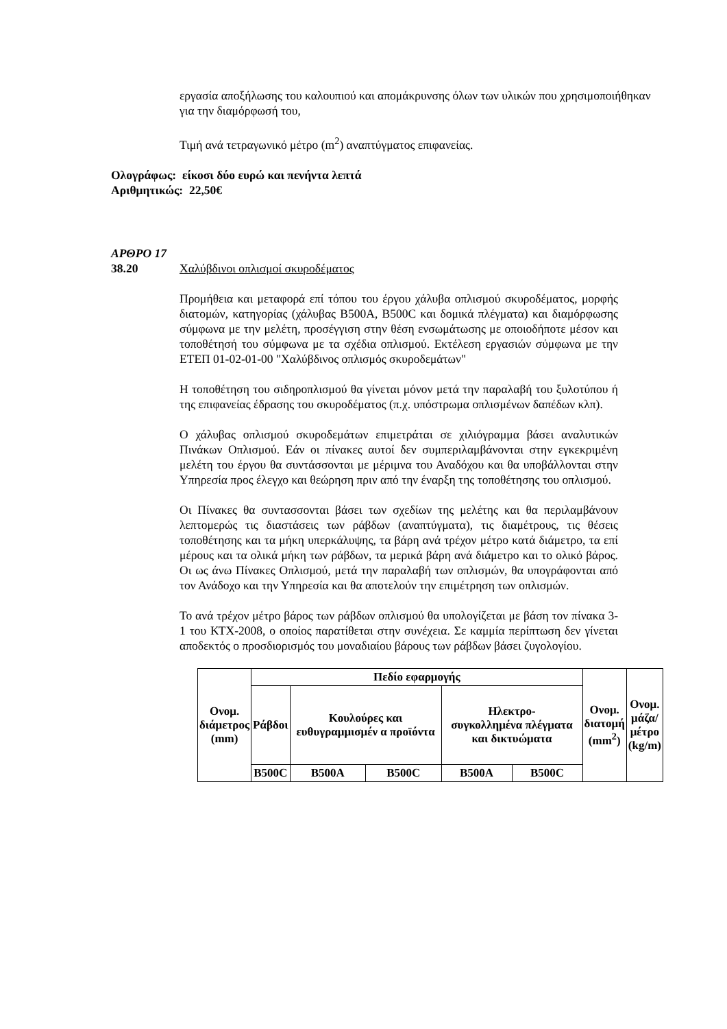εργασία αποξήλωσης του καλουπιού και απομάκρυνσης όλων των υλικών που χρησιμοποιήθηκαν για την διαμόρφωσή του,
Τιμή ανά τετραγωνικό μέτρο (m<sup>2</sup>) αναπτύγματος επιφανείας.
Ολογράφως: είκοσι δύο ευρώ και πενήντα λεπτά
Αριθμητικώς: 22,50€
ΑΡΘΡΟ 17
38.20 Χαλύβδινοι οπλισμοί σκυροδέματος
Προμήθεια και μεταφορά επί τόπου του έργου χάλυβα οπλισμού σκυροδέματος, μορφής διατομών, κατηγορίας (χάλυβας B500A, B500C και δομικά πλέγματα) και διαμόρφωσης σύμφωνα με την μελέτη, προσέγγιση στην θέση ενσωμάτωσης με οποιοδήποτε μέσον και τοποθέτησή του σύμφωνα με τα σχέδια οπλισμού. Εκτέλεση εργασιών σύμφωνα με την ΕΤΕΠ 01-02-01-00 "Χαλύβδινος οπλισμός σκυροδεμάτων"
Η τοποθέτηση του σιδηροπλισμού θα γίνεται μόνον μετά την παραλαβή του ξυλοτύπου ή της επιφανείας έδρασης του σκυροδέματος (π.χ. υπόστρωμα οπλισμένων δαπέδων κλπ).
Ο χάλυβας οπλισμού σκυροδεμάτων επιμετράται σε χιλιόγραμμα βάσει αναλυτικών Πινάκων Οπλισμού. Εάν οι πίνακες αυτοί δεν συμπεριλαμβάνονται στην εγκεκριμένη μελέτη του έργου θα συντάσσονται με μέριμνα του Αναδόχου και θα υποβάλλονται στην Υπηρεσία προς έλεγχο και θεώρηση πριν από την έναρξη της τοποθέτησης του οπλισμού.
Οι Πίνακες θα συντασσονται βάσει των σχεδίων της μελέτης και θα περιλαμβάνουν λεπτομερώς τις διαστάσεις των ράβδων (αναπτύγματα), τις διαμέτρους, τις θέσεις τοποθέτησης και τα μήκη υπερκάλυψης, τα βάρη ανά τρέχον μέτρο κατά διάμετρο, τα επί μέρους και τα ολικά μήκη των ράβδων, τα μερικά βάρη ανά διάμετρο και το ολικό βάρος. Οι ως άνω Πίνακες Οπλισμού, μετά την παραλαβή των οπλισμών, θα υπογράφονται από τον Ανάδοχο και την Υπηρεσία και θα αποτελούν την επιμέτρηση των οπλισμών.
Το ανά τρέχον μέτρο βάρος των ράβδων οπλισμού θα υπολογίζεται με βάση τον πίνακα 3-1 του ΚΤΧ-2008, ο οποίος παρατίθεται στην συνέχεια. Σε καμμία περίπτωση δεν γίνεται αποδεκτός ο προσδιορισμός του μοναδιαίου βάρους των ράβδων βάσει ζυγολογίου.
| Ονομ. διάμετρος (mm) | Πεδίο εφαρμογής | | | | | Ονομ. διατομή (mm<sup>2</sup>) | Ονομ. μάζα/ μέτρο (kg/m) |
| --- | --- | --- | --- | --- | --- | --- | --- |
| | Ράβδοι | Κουλούρες και ευθυγραμμισμέν α προϊόντα | | Ηλεκτρο- συγκολλημένα πλέγματα και δικτυώματα | | | |
| | B500C | B500A | B500C | B500A | B500C | | |